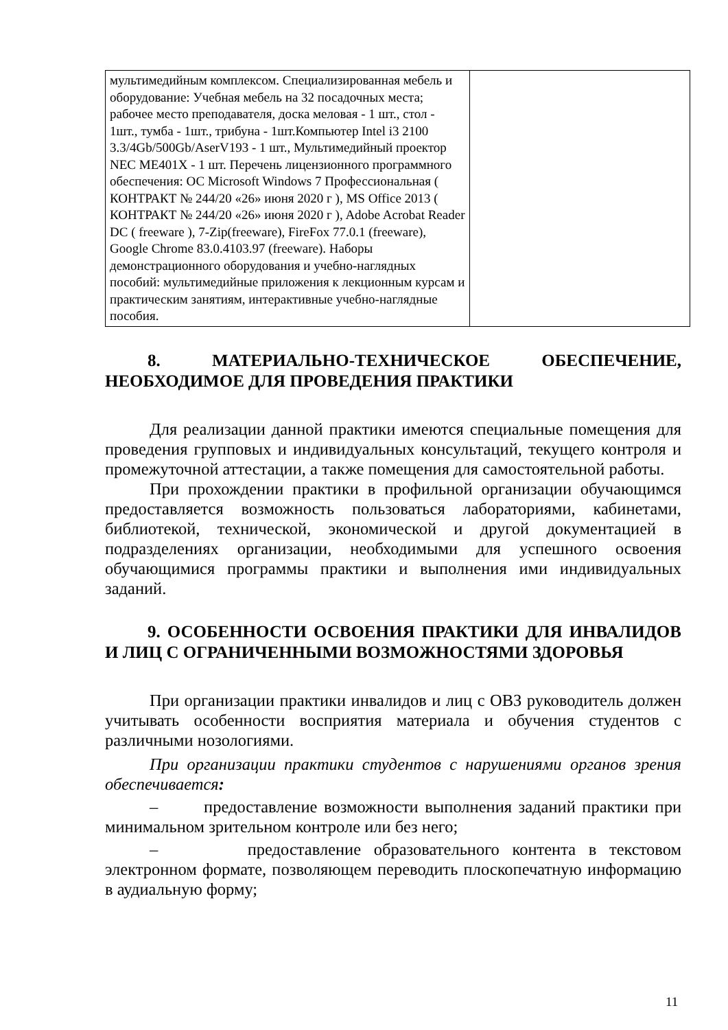| мультимедийным комплексом. Специализированная мебель и оборудование: Учебная мебель на 32 посадочных места; рабочее место преподавателя, доска меловая - 1 шт., стол - 1шт., тумба - 1шт., трибуна - 1шт.Компьютер Intel i3 2100 3.3/4Gb/500Gb/AserV193 - 1 шт., Мультимедийный проектор NEC ME401X - 1 шт. Перечень лицензионного программного обеспечения: ОС Microsoft Windows 7 Профессиональная ( КОНТРАКТ № 244/20 «26» июня 2020 г ), MS Office 2013 ( КОНТРАКТ № 244/20 «26» июня 2020 г ), Adobe Acrobat Reader DC ( freeware ), 7-Zip(freeware), FireFox 77.0.1 (freeware), Google Chrome 83.0.4103.97 (freeware). Наборы демонстрационного оборудования и учебно-наглядных пособий: мультимедийные приложения к лекционным курсам и практическим занятиям, интерактивные учебно-наглядные пособия. | |
8. МАТЕРИАЛЬНО-ТЕХНИЧЕСКОЕ ОБЕСПЕЧЕНИЕ, НЕОБХОДИМОЕ ДЛЯ ПРОВЕДЕНИЯ ПРАКТИКИ
Для реализации данной практики имеются специальные помещения для проведения групповых и индивидуальных консультаций, текущего контроля и промежуточной аттестации, а также помещения для самостоятельной работы.
При прохождении практики в профильной организации обучающимся предоставляется возможность пользоваться лабораториями, кабинетами, библиотекой, технической, экономической и другой документацией в подразделениях организации, необходимыми для успешного освоения обучающимися программы практики и выполнения ими индивидуальных заданий.
9. ОСОБЕННОСТИ ОСВОЕНИЯ ПРАКТИКИ ДЛЯ ИНВАЛИДОВ И ЛИЦ С ОГРАНИЧЕННЫМИ ВОЗМОЖНОСТЯМИ ЗДОРОВЬЯ
При организации практики инвалидов и лиц с ОВЗ руководитель должен учитывать особенности восприятия материала и обучения студентов с различными нозологиями.
При организации практики студентов с нарушениями органов зрения обеспечивается:
– предоставление возможности выполнения заданий практики при минимальном зрительном контроле или без него;
– предоставление образовательного контента в текстовом электронном формате, позволяющем переводить плоскопечатную информацию в аудиальную форму;
11